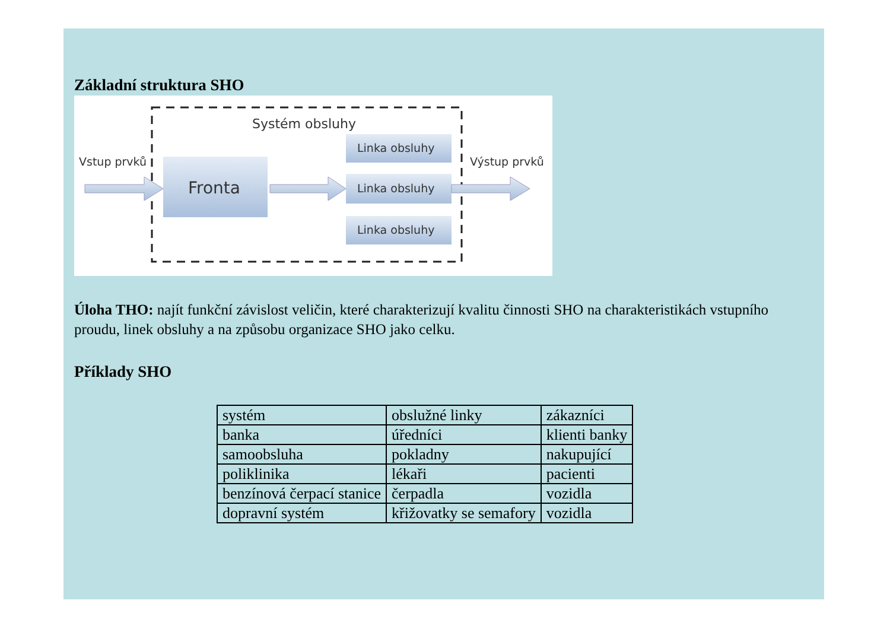Základní struktura SHO
Systém obsluhy
Vstup prvků
Výstup prvků
Fronta
Linka obsluhy
Linka obsluhy
Linka obsluhy
Úloha THO: najít funkční závislost veličin, které charakterizují kvalitu činnosti SHO na charakteristikách vstupního proudu, linek obsluhy a na způsobu organizace SHO jako celku.
Příklady SHO
| systém | obslužné linky | zákazníci |
| banka | úředníci | klienti banky |
| samoobsluha | pokladny | nakupující |
| poliklinika | lékaři | pacienti |
| benzínová čerpací stanice | čerpadla | vozidla |
| dopravní systém | křižovatky se semafory | vozidla |